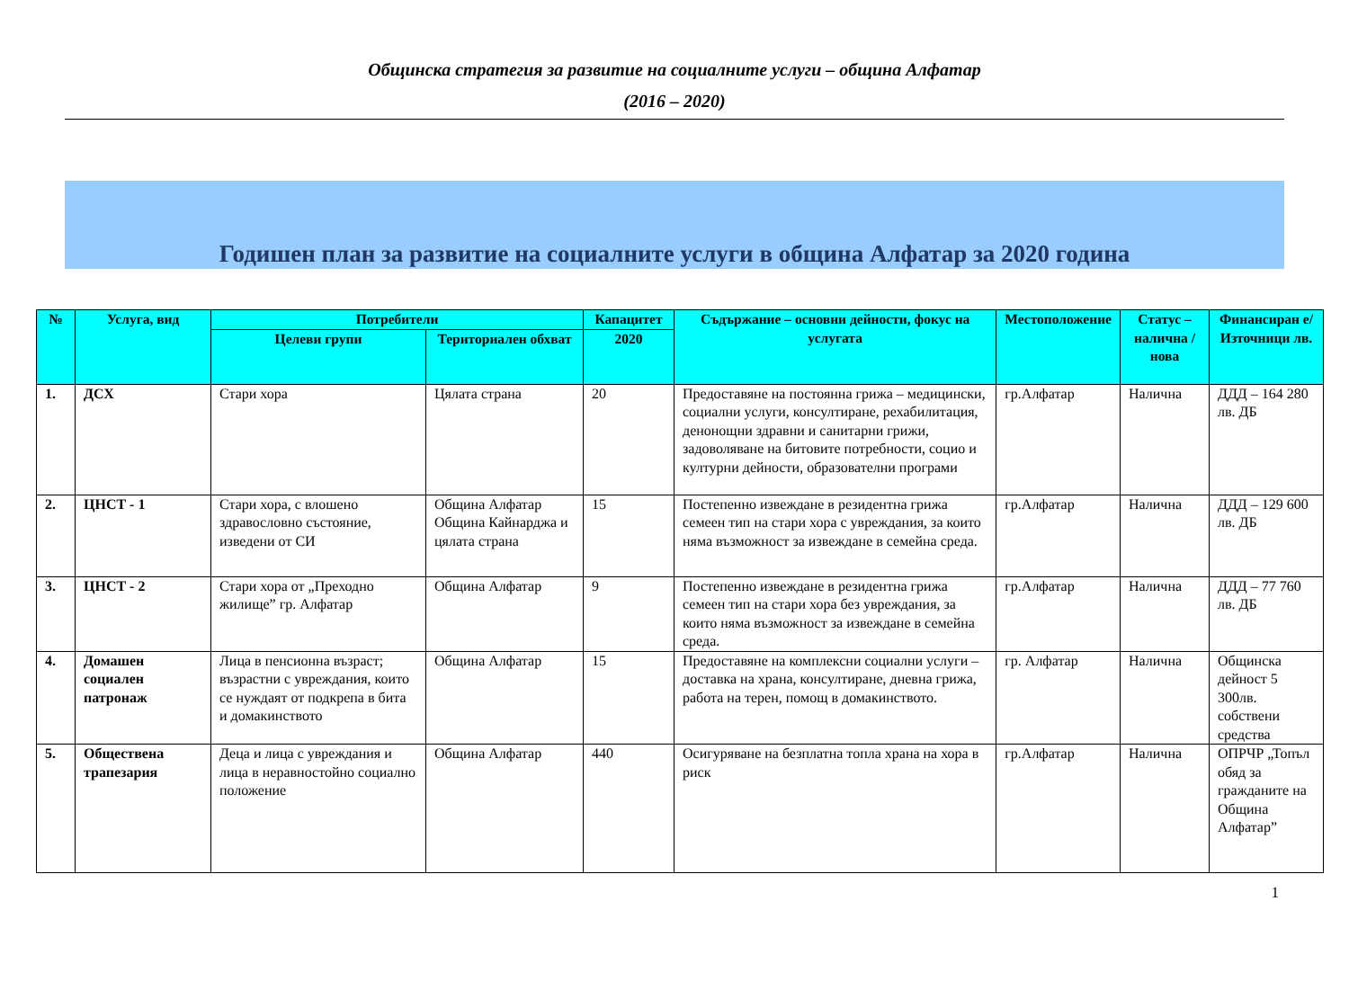Общинска стратегия за развитие на социалните услуги – община Алфатар
(2016 – 2020)
Годишен план за развитие на социалните услуги в община Алфатар за 2020 година
| № | Услуга, вид | Потребители | | Капацитет | Съдържание – основни дейности, фокус на услугата | Местоположение | Статус – налична / нова | Финансиран е/ Източници лв. |
| --- | --- | --- | --- | --- | --- | --- | --- | --- |
| | | Целеви групи | Териториален обхват | 2020 | | | | |
| 1. | ДСХ | Стари хора | Цялата страна | 20 | Предоставяне на постоянна грижа – медицински, социални услуги, консултиране, рехабилитация, денонощни здравни и санитарни грижи, задоволяване на битовите потребности, социо и културни дейности, образователни програми | гр.Алфатар | Налична | ДДД – 164 280 лв. ДБ |
| 2. | ЦНСТ - 1 | Стари хора, с влошено здравословно състояние, изведени от СИ | Община Алфатар Община Кайнарджа и цялата страна | 15 | Постепенно извеждане в резидентна грижа семеен тип на стари хора с увреждания, за които няма възможност за извеждане в семейна среда. | гр.Алфатар | Налична | ДДД – 129 600 лв. ДБ |
| 3. | ЦНСТ - 2 | Стари хора от „Преходно жилище” гр. Алфатар | Община Алфатар | 9 | Постепенно извеждане в резидентна грижа семеен тип на стари хора без увреждания, за които няма възможност за извеждане в семейна среда. | гр.Алфатар | Налична | ДДД – 77 760 лв. ДБ |
| 4. | Домашен социален патронаж | Лица в пенсионна възраст; възрастни с увреждания, които се нуждаят от подкрепа в бита и домакинството | Община Алфатар | 15 | Предоставяне на комплексни социални услуги – доставка на храна, консултиране, дневна грижа, работа на терен, помощ в домакинството. | гр. Алфатар | Налична | Общинска дейност 5 300лв. собствени средства |
| 5. | Обществена трапезария | Деца и лица с увреждания и лица в неравностойно социално положение | Община Алфатар | 440 | Осигуряване на безплатна топла храна на хора в риск | гр.Алфатар | Налична | ОПРЧР „Топъл обяд за гражданите на Община Алфатар” |
1